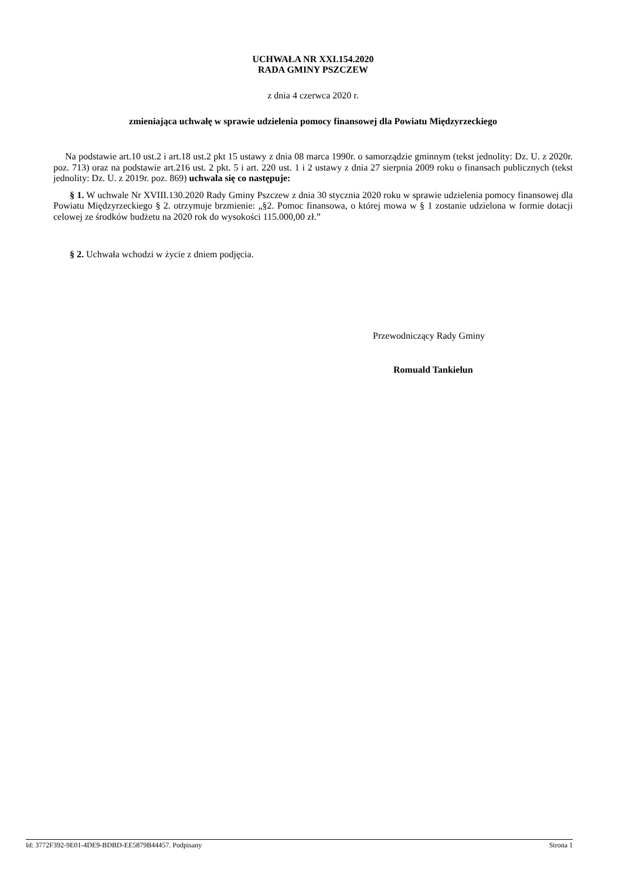UCHWAŁA NR XXI.154.2020
RADA GMINY PSZCZEW
z dnia 4 czerwca 2020 r.
zmieniająca uchwałę w sprawie udzielenia pomocy finansowej dla Powiatu Międzyrzeckiego
Na podstawie art.10 ust.2 i art.18 ust.2 pkt 15 ustawy z dnia 08 marca 1990r. o samorządzie gminnym (tekst jednolity: Dz. U. z 2020r. poz. 713) oraz na podstawie art.216 ust. 2 pkt. 5 i art. 220 ust. 1 i 2 ustawy z dnia 27 sierpnia 2009 roku o finansach publicznych (tekst jednolity: Dz. U. z 2019r. poz. 869) uchwala się co następuje:
§ 1. W uchwale Nr XVIII.130.2020 Rady Gminy Pszczew z dnia 30 stycznia 2020 roku w sprawie udzielenia pomocy finansowej dla Powiatu Międzyrzeckiego § 2. otrzymuje brzmienie: „§2. Pomoc finansowa, o której mowa w § 1 zostanie udzielona w formie dotacji celowej ze środków budżetu na 2020 rok do wysokości 115.000,00 zł.”
§ 2. Uchwała wchodzi w życie z dniem podjęcia.
Przewodniczący Rady Gminy
Romuald Tankielun
Id: 3772F392-9E01-4DE9-BDBD-EE5879B44457. Podpisany Strona 1